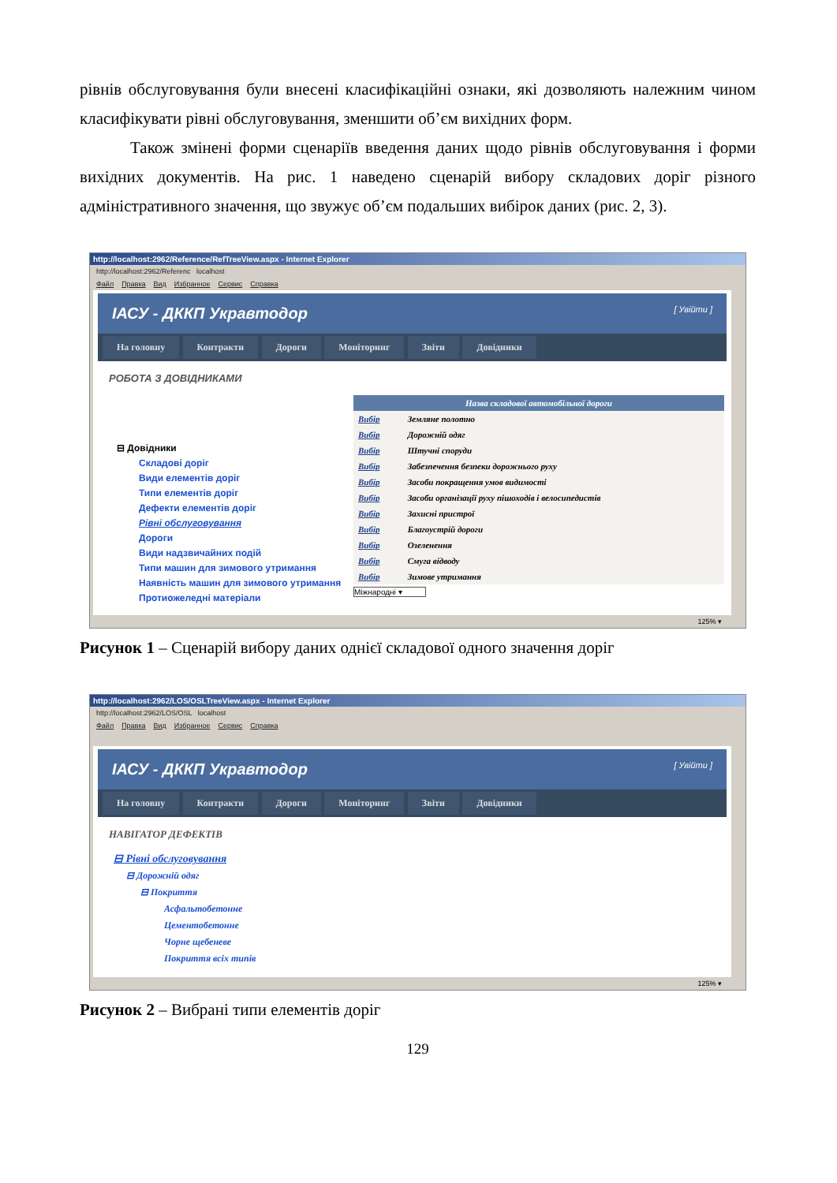рівнів обслуговування були внесені класифікаційні ознаки, які дозволяють належним чином класифікувати рівні обслуговування, зменшити об’єм вихідних форм.
Також змінені форми сценаріїв введення даних щодо рівнів обслуговування і форми вихідних документів. На рис. 1 наведено сценарій вибору складових доріг різного адміністративного значення, що звужує об’єм подальших вибірок даних (рис. 2, 3).
http://localhost:2962/Reference/RefTreeView.aspx - Internet Explorer
http://localhost:2962/Referenc localhost
Файл Правка Вид Избранное Сервис Справка
ІАСУ - ДККП Укравтодор [ Увійти ]
На головну Контракти Дороги Моніторинг Звіти Довідники
РОБОТА З ДОВІДНИКАМИ
⊟ Довідники
Складові доріг
Види елементів доріг
Типи елементів доріг
Дефекти елементів доріг
Рівні обслуговування
Дороги
Види надзвичайних подій
Типи машин для зимового утримання
Наявність машин для зимового утримання
Протиожеледні матеріали
| Назва складової автомобільної дороги | |
| --- | --- |
| Вибір | Земляне полотно |
| Вибір | Дорожній одяг |
| Вибір | Штучні споруди |
| Вибір | Забезпечення безпеки дорожнього руху |
| Вибір | Засоби покращення умов видимості |
| Вибір | Засоби організації руху пішоходів і велосипедистів |
| Вибір | Захисні пристрої |
| Вибір | Благоустрій дороги |
| Вибір | Озеленення |
| Вибір | Смуга відводу |
| Вибір | Зимове утримання |
Міжнародні ▾
125% ▾
Рисунок 1 – Сценарій вибору даних однієї складової одного значення доріг
http://localhost:2962/LOS/OSLTreeView.aspx - Internet Explorer
http://localhost:2962/LOS/OSL localhost
Файл Правка Вид Избранное Сервис Справка
ІАСУ - ДККП Укравтодор [ Увійти ]
На головну Контракти Дороги Моніторинг Звіти Довідники
НАВІГАТОР ДЕФЕКТІВ
⊟ Рівні обслуговування
⊟ Дорожній одяг
⊟ Покриття
Асфальтобетонне
Цементобетонне
Чорне щебеневе
Покриття всіх типів
125% ▾
Рисунок 2 – Вибрані типи елементів доріг
129